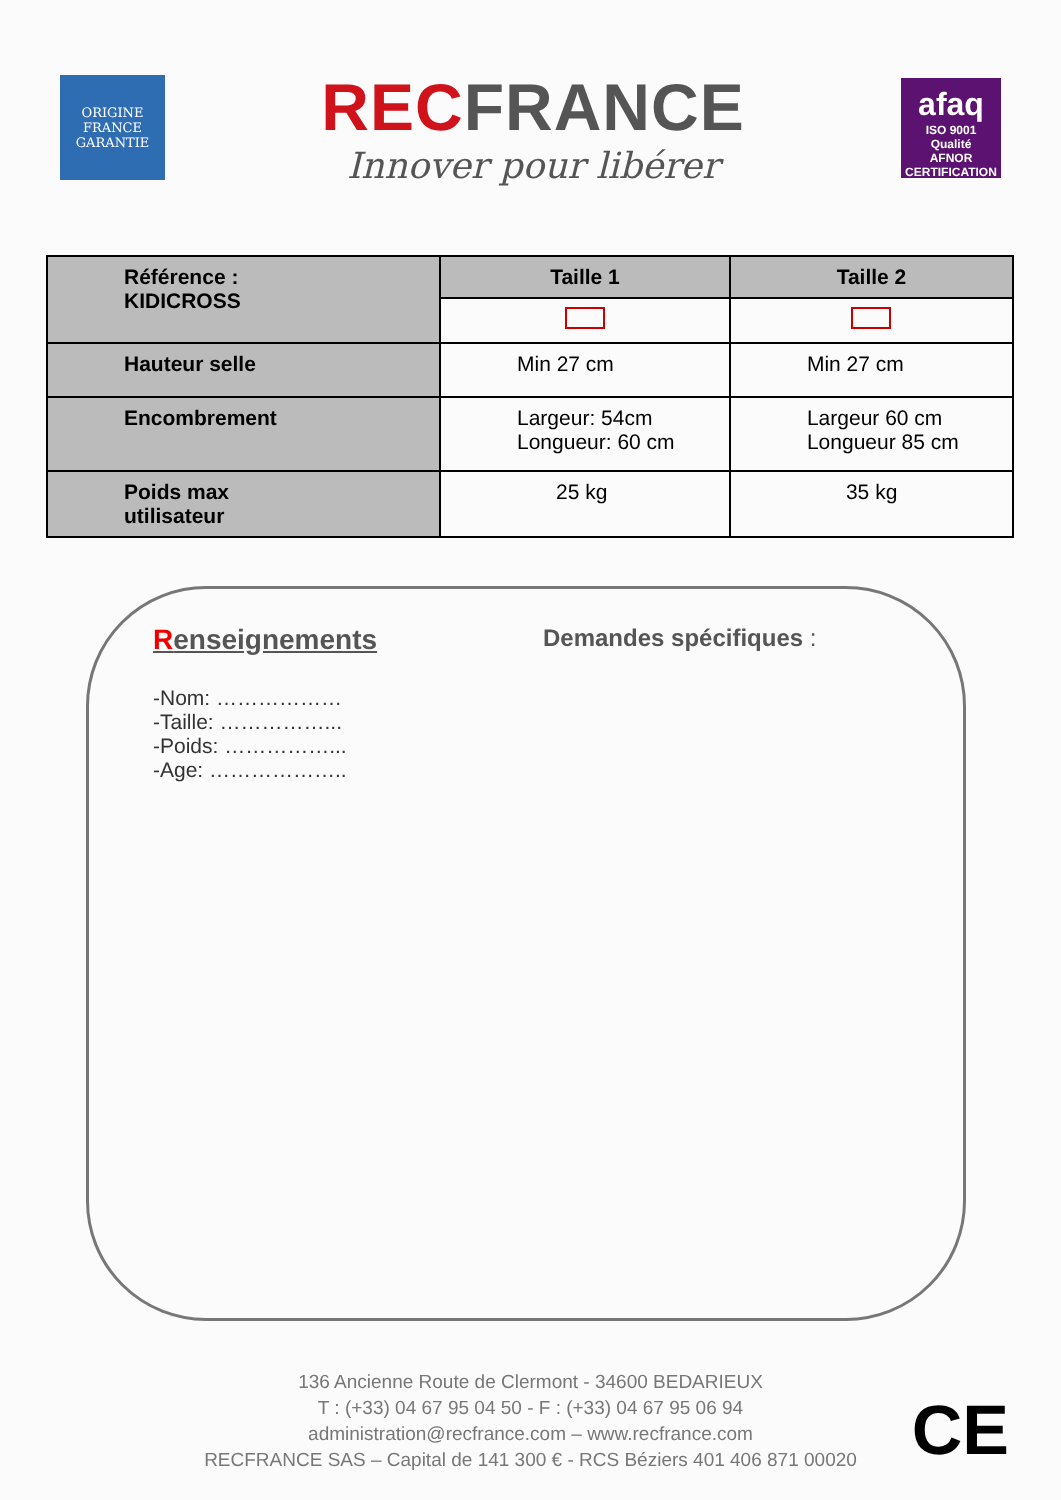ORIGINE FRANCE GARANTIE
REC FRANCE
Innover pour libérer
afaq
ISO 9001
Qualité
AFNOR CERTIFICATION
| Référence : KIDICROSS | Taille 1 | Taille 2 |
| Hauteur selle | Min 27 cm | Min 27 cm |
| Encombrement | Largeur: 54cm Longueur: 60 cm | Largeur 60 cm Longueur 85 cm |
| Poids max utilisateur | 25 kg | 35 kg |
Renseignements
-Nom: ………………
-Taille: ……………...
-Poids: ……………...
-Age: ………………..
Demandes spécifiques :
136 Ancienne Route de Clermont - 34600 BEDARIEUX
T : (+33) 04 67 95 04 50 - F : (+33) 04 67 95 06 94
administration@recfrance.com – www.recfrance.com
RECFRANCE SAS – Capital de 141 300 € - RCS Béziers 401 406 871 00020
CE